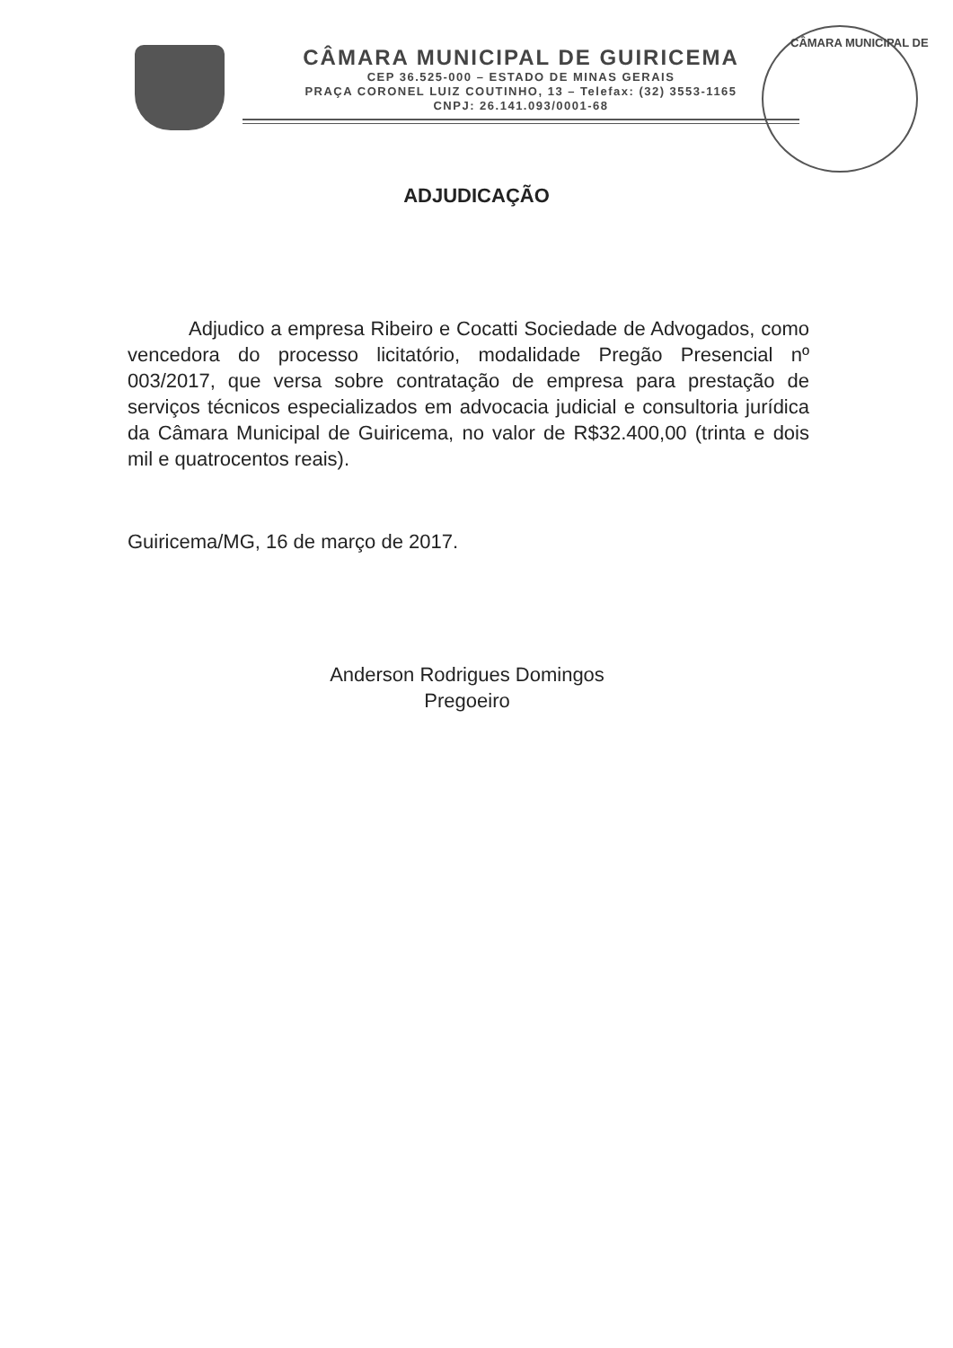CÂMARA MUNICIPAL DE GUIRICEMA
CEP 36.525-000 – ESTADO DE MINAS GERAIS
PRAÇA CORONEL LUIZ COUTINHO, 13 – Telefax: (32) 3553-1165
CNPJ: 26.141.093/0001-68
CÂMARA MUNICIPAL DE
ADJUDICAÇÃO
Adjudico a empresa Ribeiro e Cocatti Sociedade de Advogados, como vencedora do processo licitatório, modalidade Pregão Presencial nº 003/2017, que versa sobre contratação de empresa para prestação de serviços técnicos especializados em advocacia judicial e consultoria jurídica da Câmara Municipal de Guiricema, no valor de R$32.400,00 (trinta e dois mil e quatrocentos reais).
Guiricema/MG, 16 de março de 2017.
Anderson Rodrigues Domingos
Pregoeiro